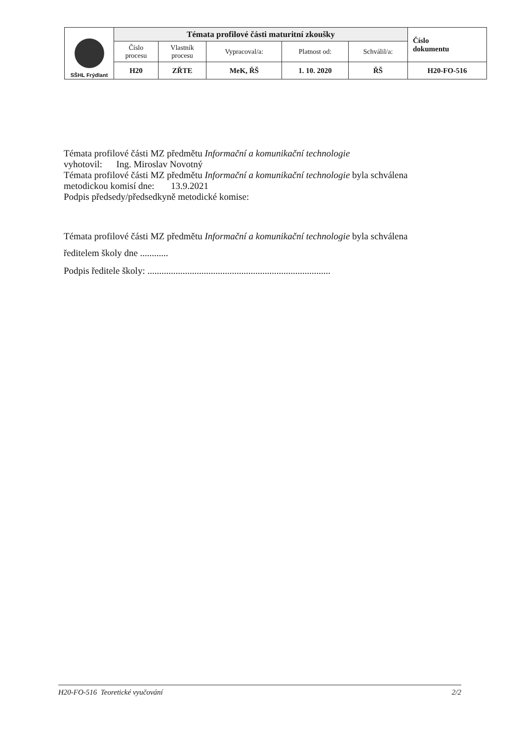| SŠHL Frýdlant | Témata profilové části maturitní zkoušky | | | | | Číslo dokumentu |
| | Číslo procesu | Vlastník procesu | Vypracoval/a: | Platnost od: | Schválil/a: | |
| | H20 | ZŘTE | MeK, ŘŠ | 1. 10. 2020 | ŘŠ | H20-FO-516 |
Témata profilové části MZ předmětu Informační a komunikační technologie
vyhotovil: Ing. Miroslav Novotný
Témata profilové části MZ předmětu Informační a komunikační technologie byla schválena
metodickou komisí dne: 13.9.2021
Podpis předsedy/předsedkyně metodické komise:
Témata profilové části MZ předmětu Informační a komunikační technologie byla schválena
ředitelem školy dne ............
Podpis ředitele školy: ..............................................................................
H20-FO-516 Teoretické vyučování 2/2